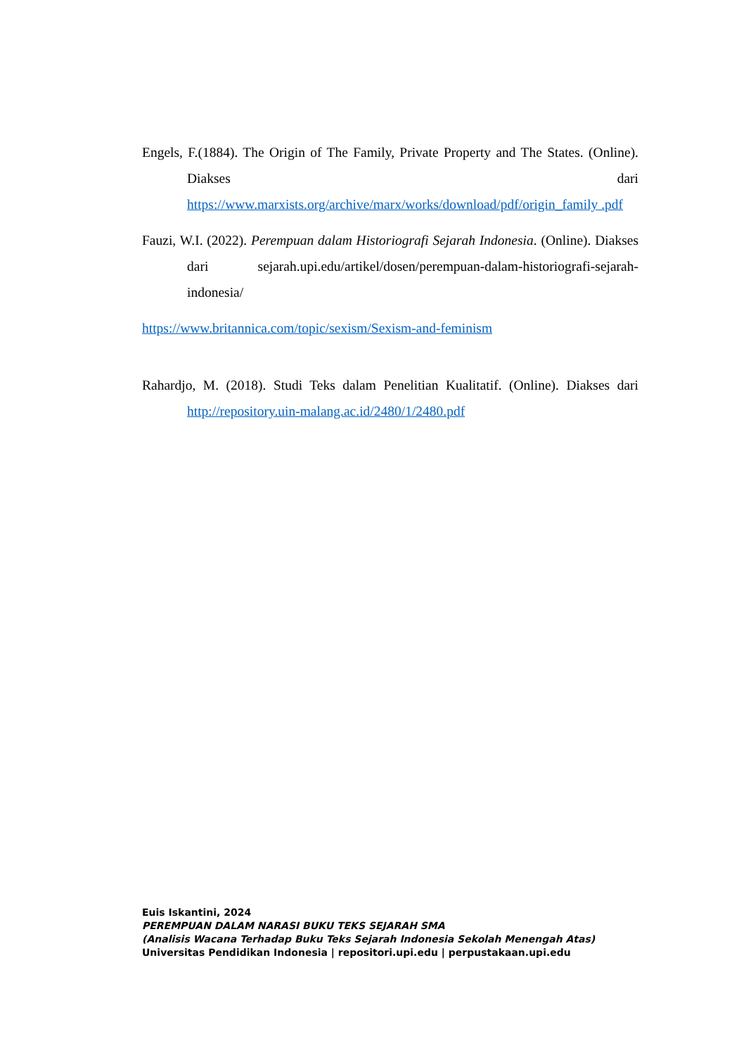Engels, F.(1884). The Origin of The Family, Private Property and The States. (Online). Diakses dari https://www.marxists.org/archive/marx/works/download/pdf/origin_family .pdf
Fauzi, W.I. (2022). Perempuan dalam Historiografi Sejarah Indonesia. (Online). Diakses dari sejarah.upi.edu/artikel/dosen/perempuan-dalam-historiografi-sejarah-indonesia/
https://www.britannica.com/topic/sexism/Sexism-and-feminism
Rahardjo, M. (2018). Studi Teks dalam Penelitian Kualitatif. (Online). Diakses dari http://repository.uin-malang.ac.id/2480/1/2480.pdf
Euis Iskantini, 2024
PEREMPUAN DALAM NARASI BUKU TEKS SEJARAH SMA
(Analisis Wacana Terhadap Buku Teks Sejarah Indonesia Sekolah Menengah Atas)
Universitas Pendidikan Indonesia | repositori.upi.edu | perpustakaan.upi.edu